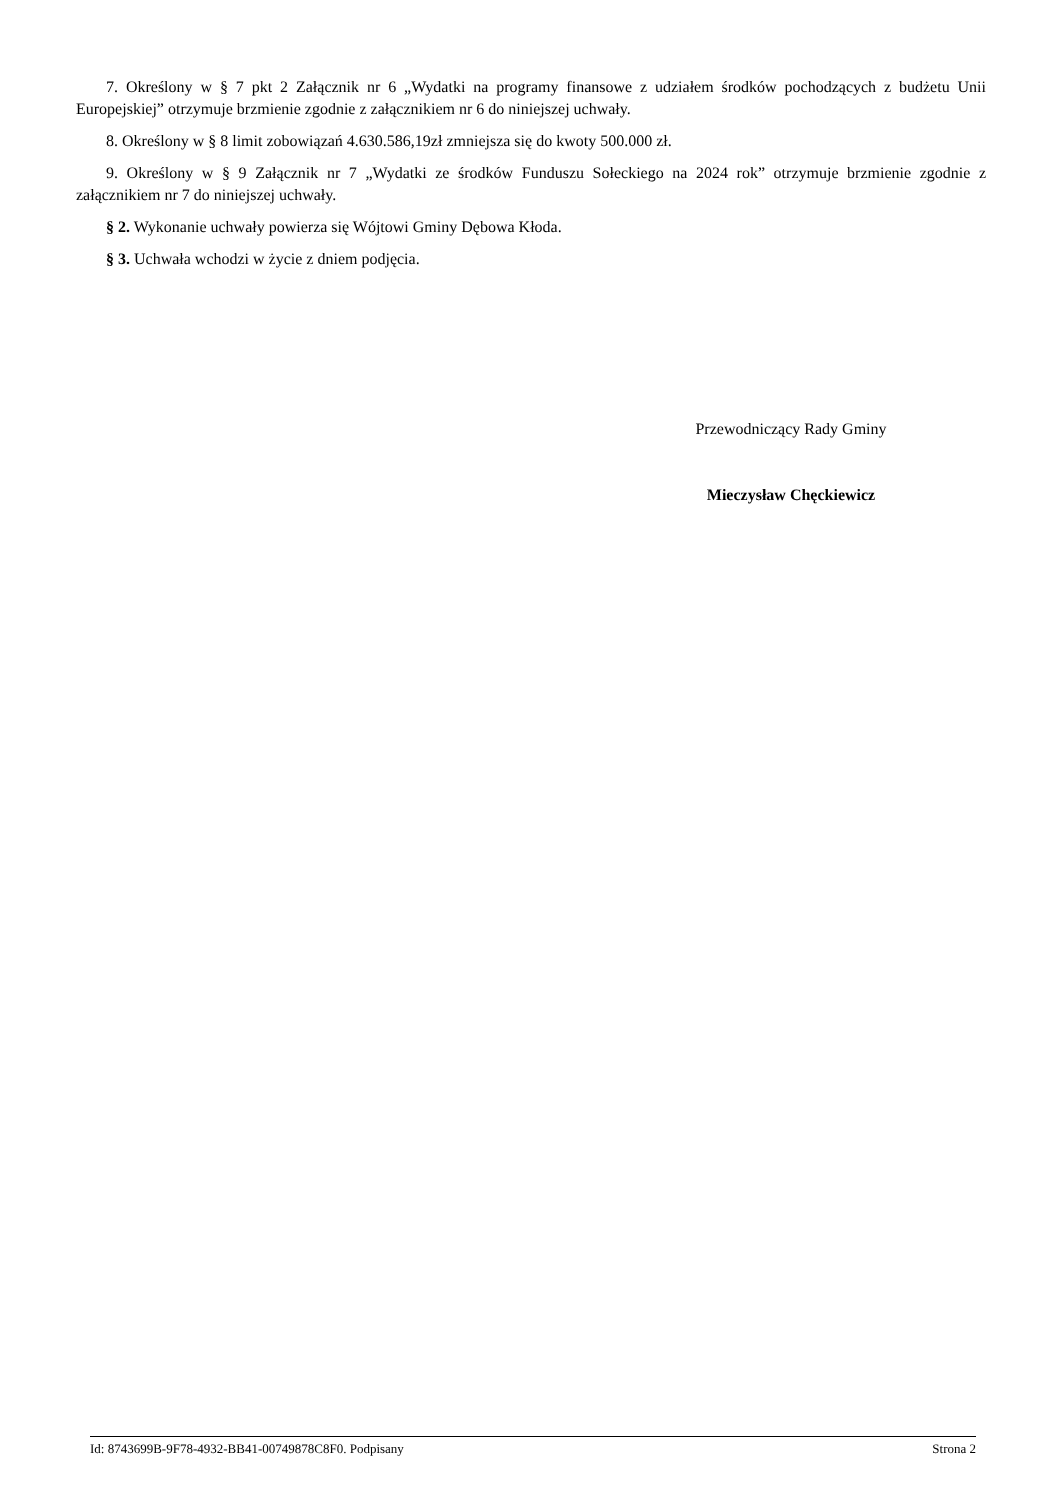7. Określony w § 7 pkt 2 Załącznik nr 6 „Wydatki na programy finansowe z udziałem środków pochodzących z budżetu Unii Europejskiej” otrzymuje brzmienie zgodnie z załącznikiem nr 6 do niniejszej uchwały.
8. Określony w § 8 limit zobowiązań 4.630.586,19zł zmniejsza się do kwoty 500.000 zł.
9. Określony w § 9 Załącznik nr 7 „Wydatki ze środków Funduszu Sołeckiego na 2024 rok” otrzymuje brzmienie zgodnie z załącznikiem nr 7 do niniejszej uchwały.
§ 2. Wykonanie uchwały powierza się Wójtowi Gminy Dębowa Kłoda.
§ 3. Uchwała wchodzi w życie z dniem podjęcia.
Przewodniczący Rady Gminy
Mieczysław Chęckiewicz
Id: 8743699B-9F78-4932-BB41-00749878C8F0. Podpisany Strona 2